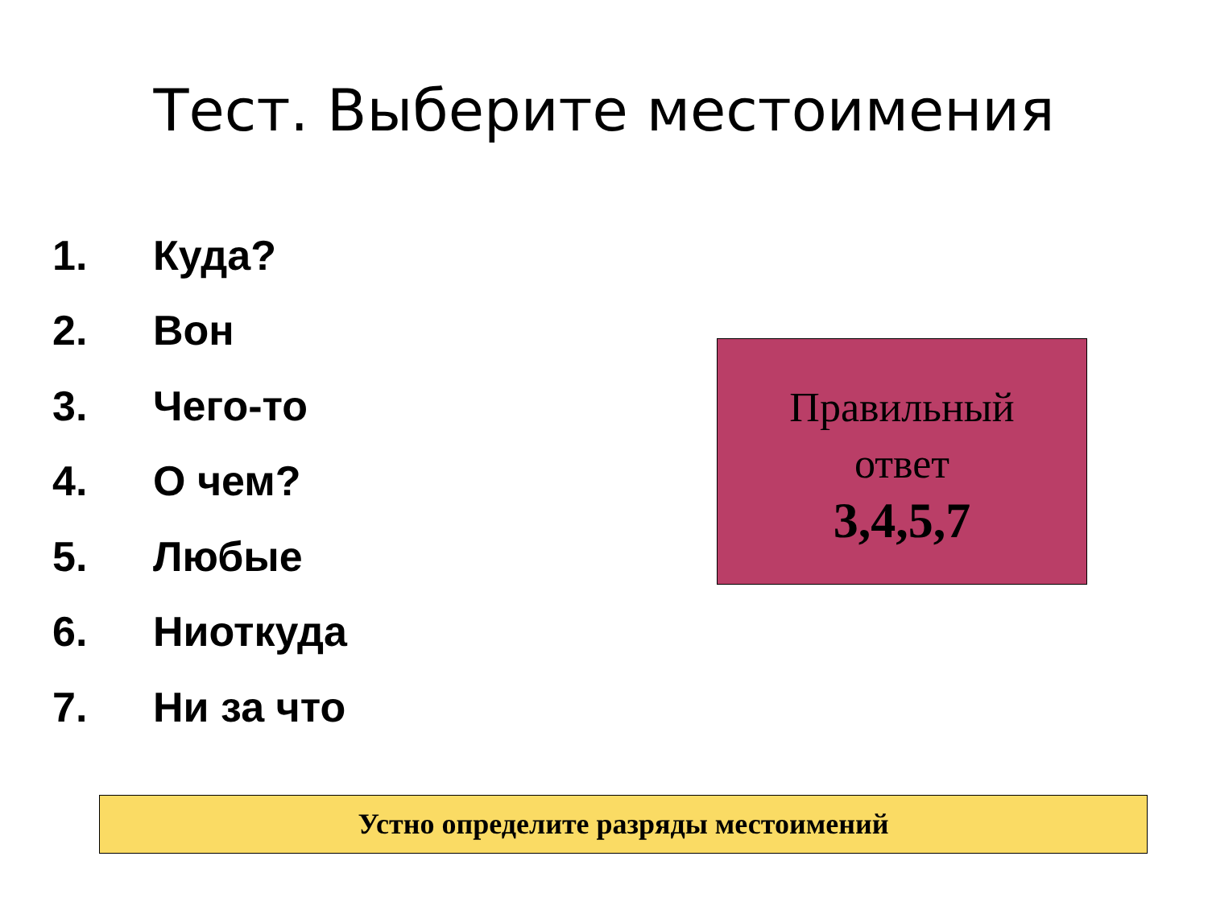Тест. Выберите местоимения
1. Куда?
2. Вон
3. Чего-то
4. О чем?
5. Любые
6. Ниоткуда
7. Ни за что
Правильный
ответ
3,4,5,7
Устно определите разряды местоимений